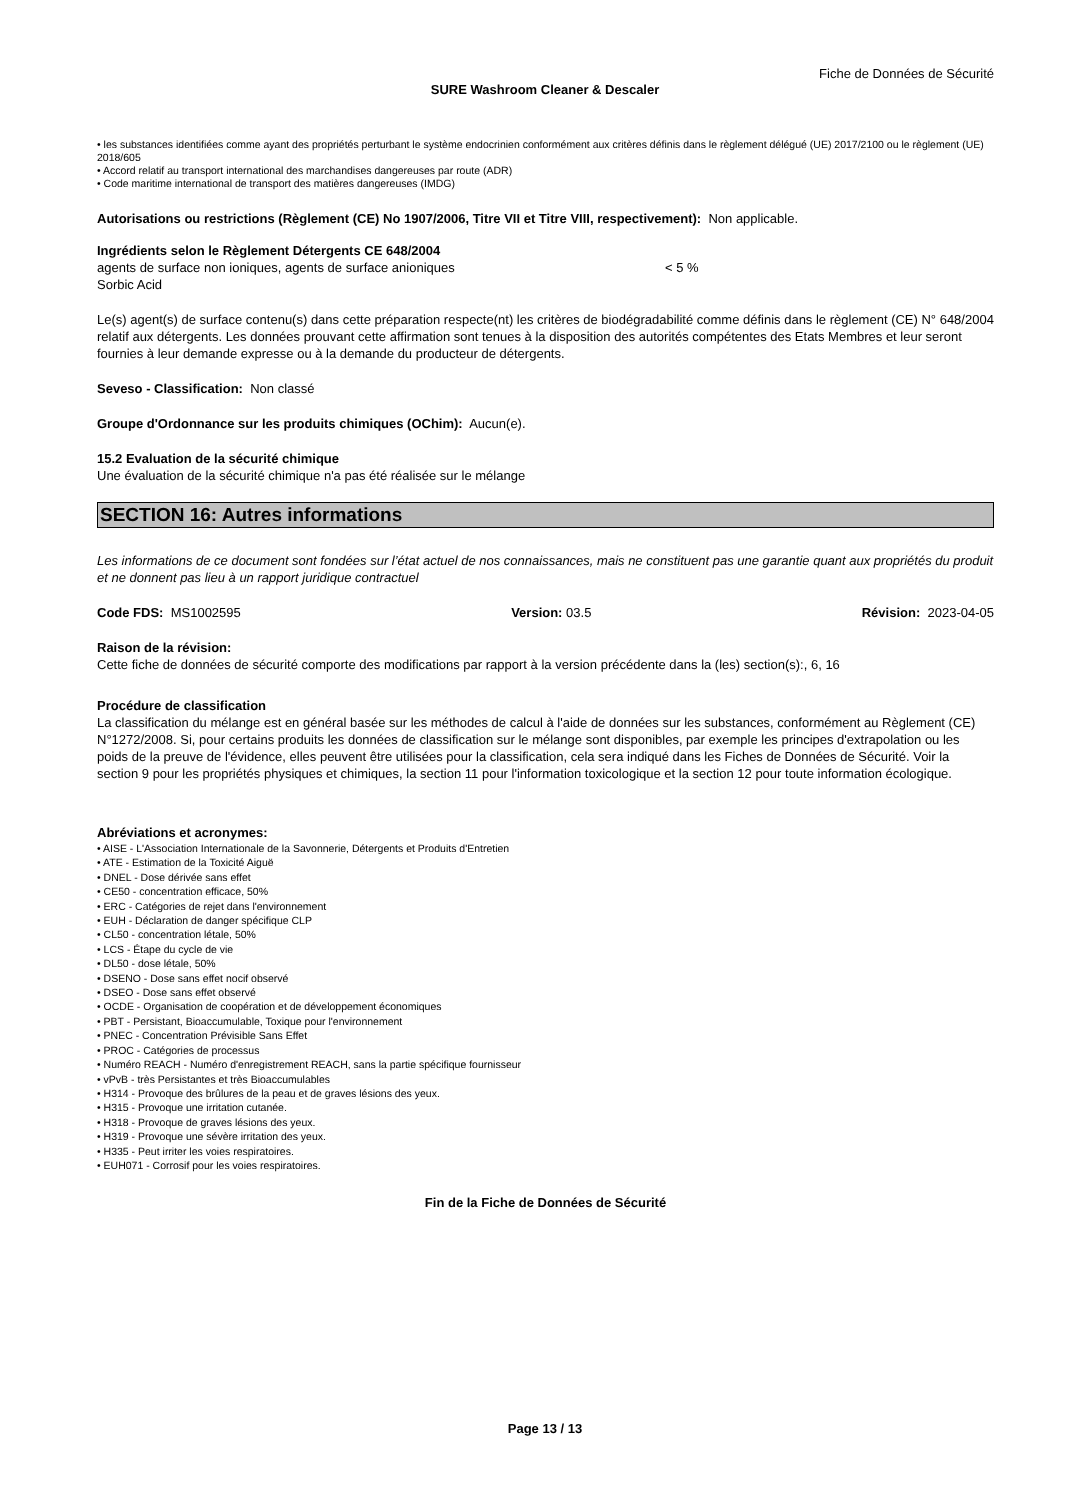Fiche de Données de Sécurité
SURE Washroom Cleaner & Descaler
• les substances identifiées comme ayant des propriétés perturbant le système endocrinien conformément aux critères définis dans le règlement délégué (UE) 2017/2100 ou le règlement (UE) 2018/605
• Accord relatif au transport international des marchandises dangereuses par route (ADR)
• Code maritime international de transport des matières dangereuses (IMDG)
Autorisations ou restrictions (Règlement (CE) No 1907/2006, Titre VII et Titre VIII, respectivement): Non applicable.
Ingrédients selon le Règlement Détergents CE 648/2004
agents de surface non ioniques, agents de surface anioniques < 5 %
Sorbic Acid
Le(s) agent(s) de surface contenu(s) dans cette préparation respecte(nt) les critères de biodégradabilité comme définis dans le règlement (CE) N° 648/2004 relatif aux détergents. Les données prouvant cette affirmation sont tenues à la disposition des autorités compétentes des Etats Membres et leur seront fournies à leur demande expresse ou à la demande du producteur de détergents.
Seveso - Classification: Non classé
Groupe d'Ordonnance sur les produits chimiques (OChim): Aucun(e).
15.2 Evaluation de la sécurité chimique
Une évaluation de la sécurité chimique n'a pas été réalisée sur le mélange
SECTION 16: Autres informations
Les informations de ce document sont fondées sur l’état actuel de nos connaissances, mais ne constituent pas une garantie quant aux propriétés du produit et ne donnent pas lieu à un rapport juridique contractuel
Code FDS: MS1002595 Version: 03.5 Révision: 2023-04-05
Raison de la révision:
Cette fiche de données de sécurité comporte des modifications par rapport à la version précédente dans la (les) section(s):, 6, 16
Procédure de classification
La classification du mélange est en général basée sur les méthodes de calcul à l'aide de données sur les substances, conformément au Règlement (CE) N°1272/2008. Si, pour certains produits les données de classification sur le mélange sont disponibles, par exemple les principes d'extrapolation ou les poids de la preuve de l'évidence, elles peuvent être utilisées pour la classification, cela sera indiqué dans les Fiches de Données de Sécurité. Voir la section 9 pour les propriétés physiques et chimiques, la section 11 pour l'information toxicologique et la section 12 pour toute information écologique.
Abréviations et acronymes:
• AISE - L'Association Internationale de la Savonnerie, Détergents et Produits d'Entretien
• ATE - Estimation de la Toxicité Aiguë
• DNEL - Dose dérivée sans effet
• CE50 - concentration efficace, 50%
• ERC - Catégories de rejet dans l'environnement
• EUH - Déclaration de danger spécifique CLP
• CL50 - concentration létale, 50%
• LCS - Étape du cycle de vie
• DL50 - dose létale, 50%
• DSENO - Dose sans effet nocif observé
• DSEO - Dose sans effet observé
• OCDE - Organisation de coopération et de développement économiques
• PBT - Persistant, Bioaccumulable, Toxique pour l'environnement
• PNEC - Concentration Prévisible Sans Effet
• PROC - Catégories de processus
• Numéro REACH - Numéro d'enregistrement REACH, sans la partie spécifique fournisseur
• vPvB - très Persistantes et très Bioaccumulables
• H314 - Provoque des brûlures de la peau et de graves lésions des yeux.
• H315 - Provoque une irritation cutanée.
• H318 - Provoque de graves lésions des yeux.
• H319 - Provoque une sévère irritation des yeux.
• H335 - Peut irriter les voies respiratoires.
• EUH071 - Corrosif pour les voies respiratoires.
Fin de la Fiche de Données de Sécurité
Page 13 / 13